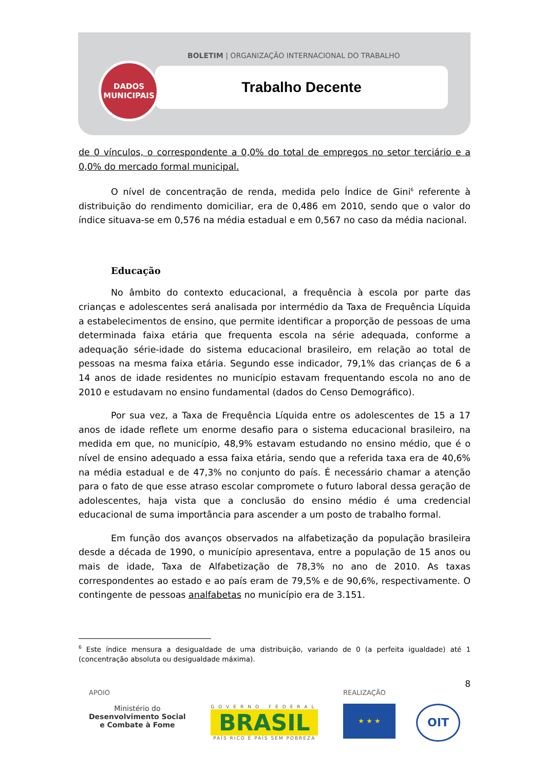BOLETIM | ORGANIZAÇÃO INTERNACIONAL DO TRABALHO
Trabalho Decente
DADOS
MUNICIPAIS
de 0 vínculos, o correspondente a 0,0% do total de empregos no setor terciário e a 0,0% do mercado formal municipal.
O nível de concentração de renda, medida pelo Índice de Gini<sup>6</sup> referente à distribuição do rendimento domiciliar, era de 0,486 em 2010, sendo que o valor do índice situava-se em 0,576 na média estadual e em 0,567 no caso da média nacional.
Educação
No âmbito do contexto educacional, a frequência à escola por parte das crianças e adolescentes será analisada por intermédio da Taxa de Frequência Líquida a estabelecimentos de ensino, que permite identificar a proporção de pessoas de uma determinada faixa etária que frequenta escola na série adequada, conforme a adequação série-idade do sistema educacional brasileiro, em relação ao total de pessoas na mesma faixa etária. Segundo esse indicador, 79,1% das crianças de 6 a 14 anos de idade residentes no município estavam frequentando escola no ano de 2010 e estudavam no ensino fundamental (dados do Censo Demográfico).
Por sua vez, a Taxa de Frequência Líquida entre os adolescentes de 15 a 17 anos de idade reflete um enorme desafio para o sistema educacional brasileiro, na medida em que, no município, 48,9% estavam estudando no ensino médio, que é o nível de ensino adequado a essa faixa etária, sendo que a referida taxa era de 40,6% na média estadual e de 47,3% no conjunto do país. É necessário chamar a atenção para o fato de que esse atraso escolar compromete o futuro laboral dessa geração de adolescentes, haja vista que a conclusão do ensino médio é uma credencial educacional de suma importância para ascender a um posto de trabalho formal.
Em função dos avanços observados na alfabetização da população brasileira desde a década de 1990, o município apresentava, entre a população de 15 anos ou mais de idade, Taxa de Alfabetização de 78,3% no ano de 2010. As taxas correspondentes ao estado e ao país eram de 79,5% e de 90,6%, respectivamente. O contingente de pessoas analfabetas no município era de 3.151.
<sup>6</sup> Este índice mensura a desigualdade de uma distribuição, variando de 0 (a perfeita igualdade) até 1 (concentração absoluta ou desigualdade máxima).
8
APOIO
Ministério do
Desenvolvimento Social
e Combate à Fome
GOVERNO FEDERAL
BRASIL
PAÍS RICO É PAÍS SEM POBREZA
REALIZAÇÃO
★ ★ ★
OIT